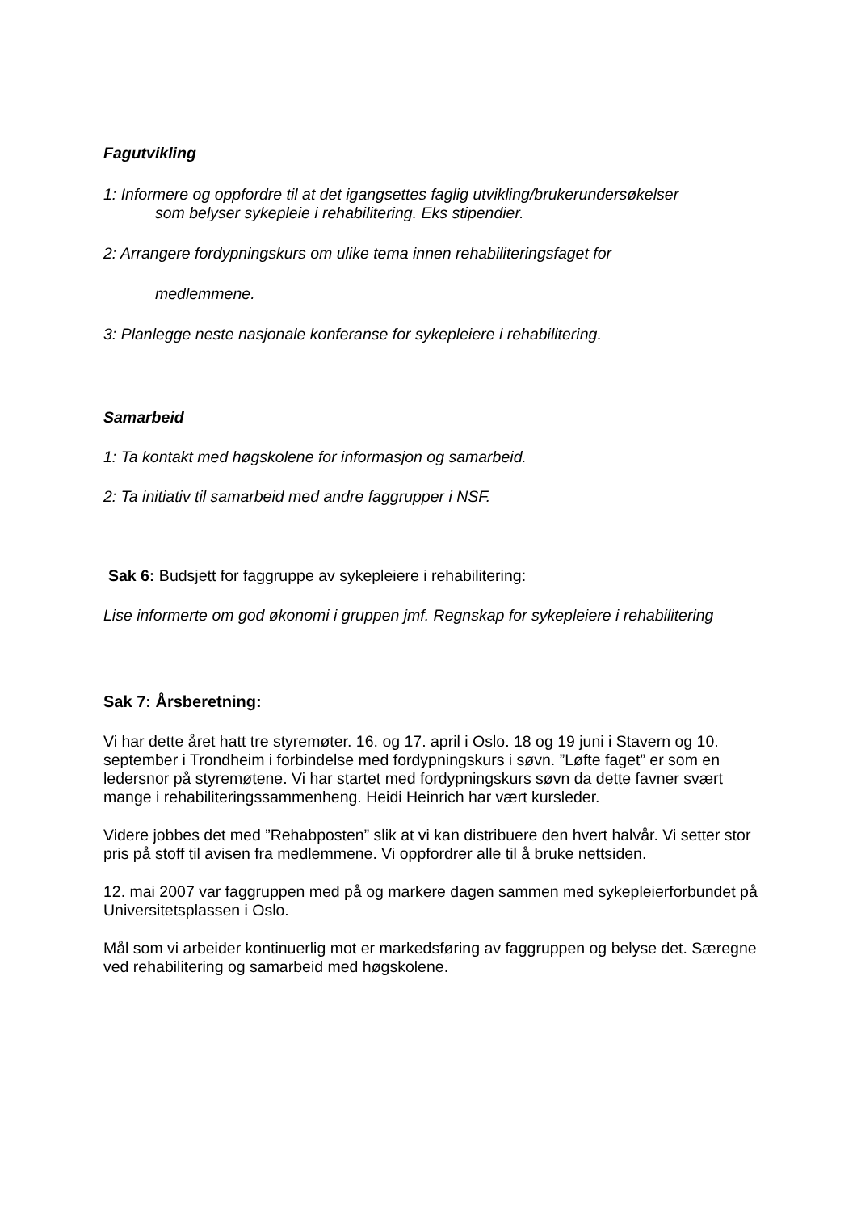Fagutvikling
1: Informere og oppfordre til at det igangsettes faglig utvikling/brukerundersøkelser
som belyser sykepleie i rehabilitering. Eks stipendier.
2: Arrangere fordypningskurs om ulike tema innen rehabiliteringsfaget for
medlemmene.
3: Planlegge neste nasjonale konferanse for sykepleiere i rehabilitering.
Samarbeid
1: Ta kontakt med høgskolene for informasjon og samarbeid.
2: Ta initiativ til samarbeid med andre faggrupper i NSF.
Sak 6: Budsjett for faggruppe av sykepleiere i rehabilitering:
Lise informerte om god økonomi i gruppen jmf. Regnskap for sykepleiere i rehabilitering
Sak 7: Årsberetning:
Vi har dette året hatt tre styremøter. 16. og 17. april i Oslo. 18 og 19 juni i Stavern og 10. september i Trondheim i forbindelse med fordypningskurs i søvn. ”Løfte faget” er som en ledersnor på styremøtene. Vi har startet med fordypningskurs søvn da dette favner svært mange i rehabiliteringssammenheng. Heidi Heinrich har vært kursleder.
Videre jobbes det med ”Rehabposten” slik at vi kan distribuere den hvert halvår. Vi setter stor pris på stoff til avisen fra medlemmene. Vi oppfordrer alle til å bruke nettsiden.
12. mai 2007 var faggruppen med på og markere dagen sammen med sykepleierforbundet på Universitetsplassen i Oslo.
Mål som vi arbeider kontinuerlig mot er markedsføring av faggruppen og belyse det. Særegne ved rehabilitering og samarbeid med høgskolene.